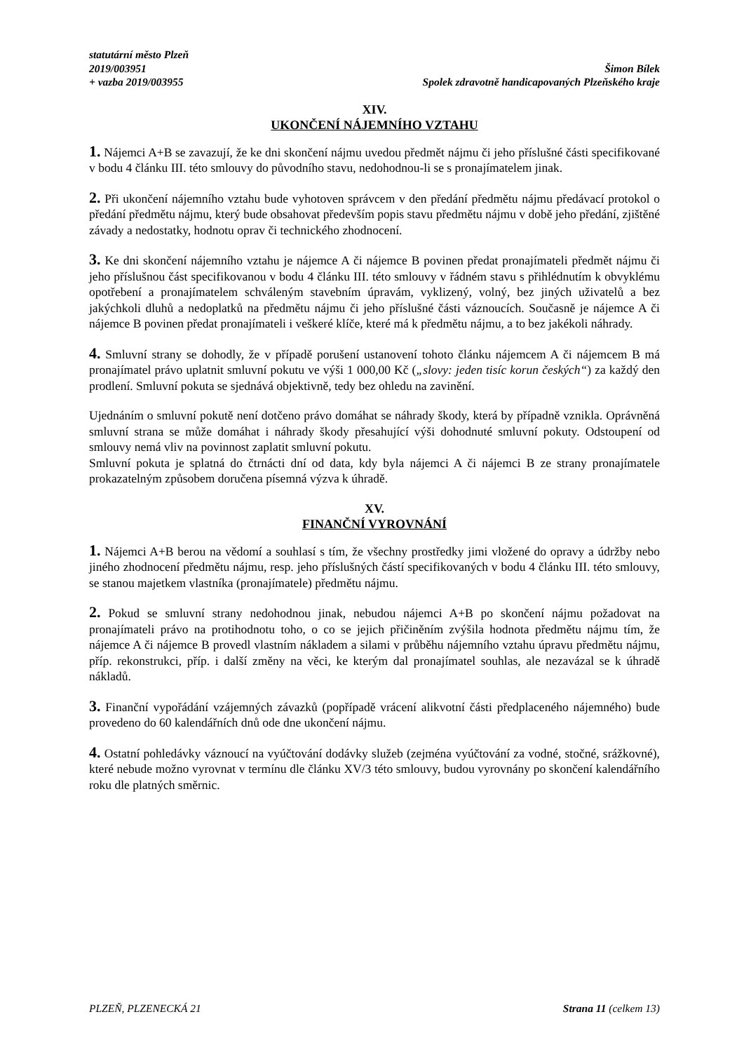statutární město Plzeň
2019/003951
+ vazba 2019/003955
Šimon Bílek
Spolek zdravotně handicapovaných Plzeňského kraje
XIV.
UKONČENÍ NÁJEMNÍHO VZTAHU
1. Nájemci A+B se zavazují, že ke dni skončení nájmu uvedou předmět nájmu či jeho příslušné části specifikované v bodu 4 článku III. této smlouvy do původního stavu, nedohodnou-li se s pronajímatelem jinak.
2. Při ukončení nájemního vztahu bude vyhotoven správcem v den předání předmětu nájmu předávací protokol o předání předmětu nájmu, který bude obsahovat především popis stavu předmětu nájmu v době jeho předání, zjištěné závady a nedostatky, hodnotu oprav či technického zhodnocení.
3. Ke dni skončení nájemního vztahu je nájemce A či nájemce B povinen předat pronajímateli předmět nájmu či jeho příslušnou část specifikovanou v bodu 4 článku III. této smlouvy v řádném stavu s přihlédnutím k obvyklému opotřebení a pronajímatelem schváleným stavebním úpravám, vyklizený, volný, bez jiných uživatelů a bez jakýchkoli dluhů a nedoplatků na předmětu nájmu či jeho příslušné části váznoucích. Současně je nájemce A či nájemce B povinen předat pronajímateli i veškeré klíče, které má k předmětu nájmu, a to bez jakékoli náhrady.
4. Smluvní strany se dohodly, že v případě porušení ustanovení tohoto článku nájemcem A či nájemcem B má pronajímatel právo uplatnit smluvní pokutu ve výši 1 000,00 Kč („slovy: jeden tisíc korun českých“) za každý den prodlení. Smluvní pokuta se sjednává objektivně, tedy bez ohledu na zavinění.
Ujednáním o smluvní pokutě není dotčeno právo domáhat se náhrady škody, která by případně vznikla. Oprávněná smluvní strana se může domáhat i náhrady škody přesahující výši dohodnuté smluvní pokuty. Odstoupení od smlouvy nemá vliv na povinnost zaplatit smluvní pokutu.
Smluvní pokuta je splatná do čtrnácti dní od data, kdy byla nájemci A či nájemci B ze strany pronajímatele prokazatelným způsobem doručena písemná výzva k úhradě.
XV.
FINANČNÍ VYROVNÁNÍ
1. Nájemci A+B berou na vědomí a souhlasí s tím, že všechny prostředky jimi vložené do opravy a údržby nebo jiného zhodnocení předmětu nájmu, resp. jeho příslušných částí specifikovaných v bodu 4 článku III. této smlouvy, se stanou majetkem vlastníka (pronajímatele) předmětu nájmu.
2. Pokud se smluvní strany nedohodnou jinak, nebudou nájemci A+B po skončení nájmu požadovat na pronajímateli právo na protihodnotu toho, o co se jejich přičiněním zvýšila hodnota předmětu nájmu tím, že nájemce A či nájemce B provedl vlastním nákladem a silami v průběhu nájemního vztahu úpravu předmětu nájmu, příp. rekonstrukci, příp. i další změny na věci, ke kterým dal pronajímatel souhlas, ale nezavázal se k úhradě nákladů.
3. Finanční vypořádání vzájemných závazků (popřípadě vrácení alikvotní části předplaceného nájemného) bude provedeno do 60 kalendářních dnů ode dne ukončení nájmu.
4. Ostatní pohledávky váznoucí na vyúčtování dodávky služeb (zejména vyúčtování za vodné, stočné, srážkovné), které nebude možno vyrovnat v termínu dle článku XV/3 této smlouvy, budou vyrovnány po skončení kalendářního roku dle platných směrnic.
PLZEŇ, PLZENECKÁ 21 Strana 11 (celkem 13)